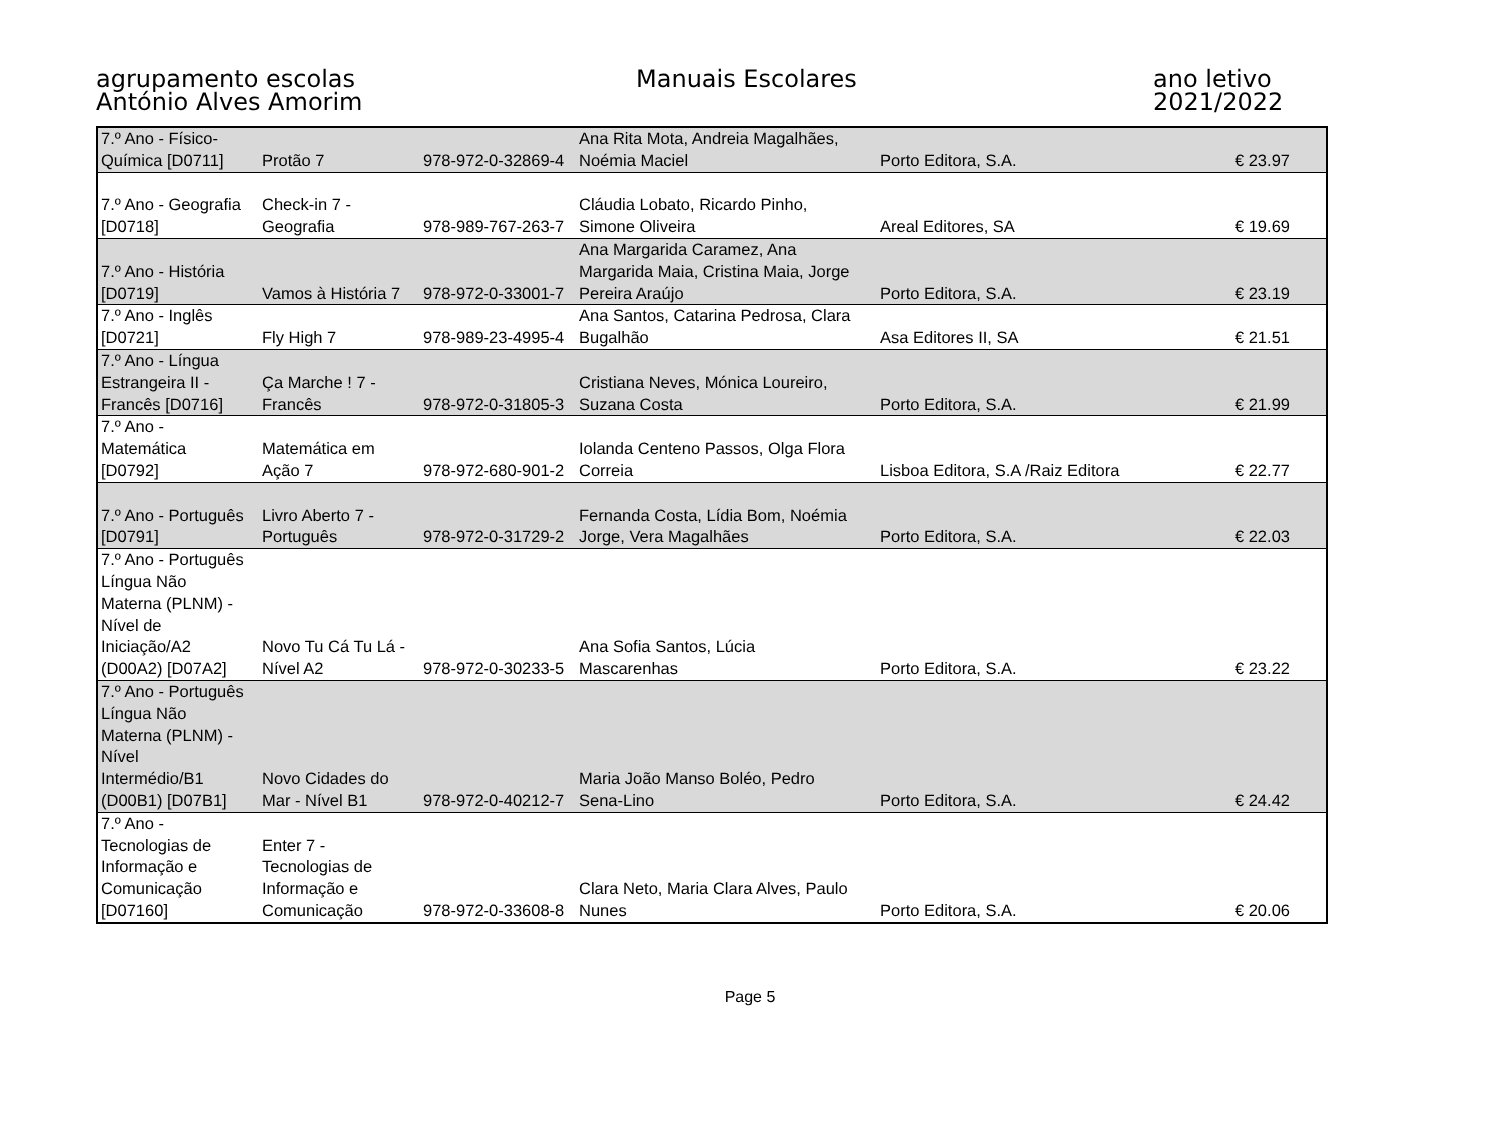agrupamento escolas
António Alves Amorim
Manuais Escolares ano letivo 2021/2022
| 7.º Ano - Físico- Química [D0711] | Protão 7 | 978-972-0-32869-4 | Ana Rita Mota, Andreia Magalhães, Noémia Maciel | Porto Editora, S.A. | € 23.97 |
| 7.º Ano - Geografia [D0718] | Check-in 7 - Geografia | 978-989-767-263-7 | Cláudia Lobato, Ricardo Pinho, Simone Oliveira | Areal Editores, SA | € 19.69 |
| 7.º Ano - História [D0719] | Vamos à História 7 | 978-972-0-33001-7 | Ana Margarida Caramez, Ana Margarida Maia, Cristina Maia, Jorge Pereira Araújo | Porto Editora, S.A. | € 23.19 |
| 7.º Ano - Inglês [D0721] | Fly High 7 | 978-989-23-4995-4 | Ana Santos, Catarina Pedrosa, Clara Bugalhão | Asa Editores II, SA | € 21.51 |
| 7.º Ano - Língua Estrangeira II - Francês [D0716] | Ça Marche ! 7 - Francês | 978-972-0-31805-3 | Cristiana Neves, Mónica Loureiro, Suzana Costa | Porto Editora, S.A. | € 21.99 |
| 7.º Ano - Matemática [D0792] | Matemática em Ação 7 | 978-972-680-901-2 | Iolanda Centeno Passos, Olga Flora Correia | Lisboa Editora, S.A /Raiz Editora | € 22.77 |
| 7.º Ano - Português [D0791] | Livro Aberto 7 - Português | 978-972-0-31729-2 | Fernanda Costa, Lídia Bom, Noémia Jorge, Vera Magalhães | Porto Editora, S.A. | € 22.03 |
| 7.º Ano - Português Língua Não Materna (PLNM) - Nível de Iniciação/A2 (D00A2) [D07A2] | Novo Tu Cá Tu Lá - Nível A2 | 978-972-0-30233-5 | Ana Sofia Santos, Lúcia Mascarenhas | Porto Editora, S.A. | € 23.22 |
| 7.º Ano - Português Língua Não Materna (PLNM) - Nível Intermédio/B1 (D00B1) [D07B1] | Novo Cidades do Mar - Nível B1 | 978-972-0-40212-7 | Maria João Manso Boléo, Pedro Sena-Lino | Porto Editora, S.A. | € 24.42 |
| 7.º Ano - Tecnologias de Informação e Comunicação [D07160] | Enter 7 - Tecnologias de Informação e Comunicação | 978-972-0-33608-8 | Clara Neto, Maria Clara Alves, Paulo Nunes | Porto Editora, S.A. | € 20.06 |
Page 5